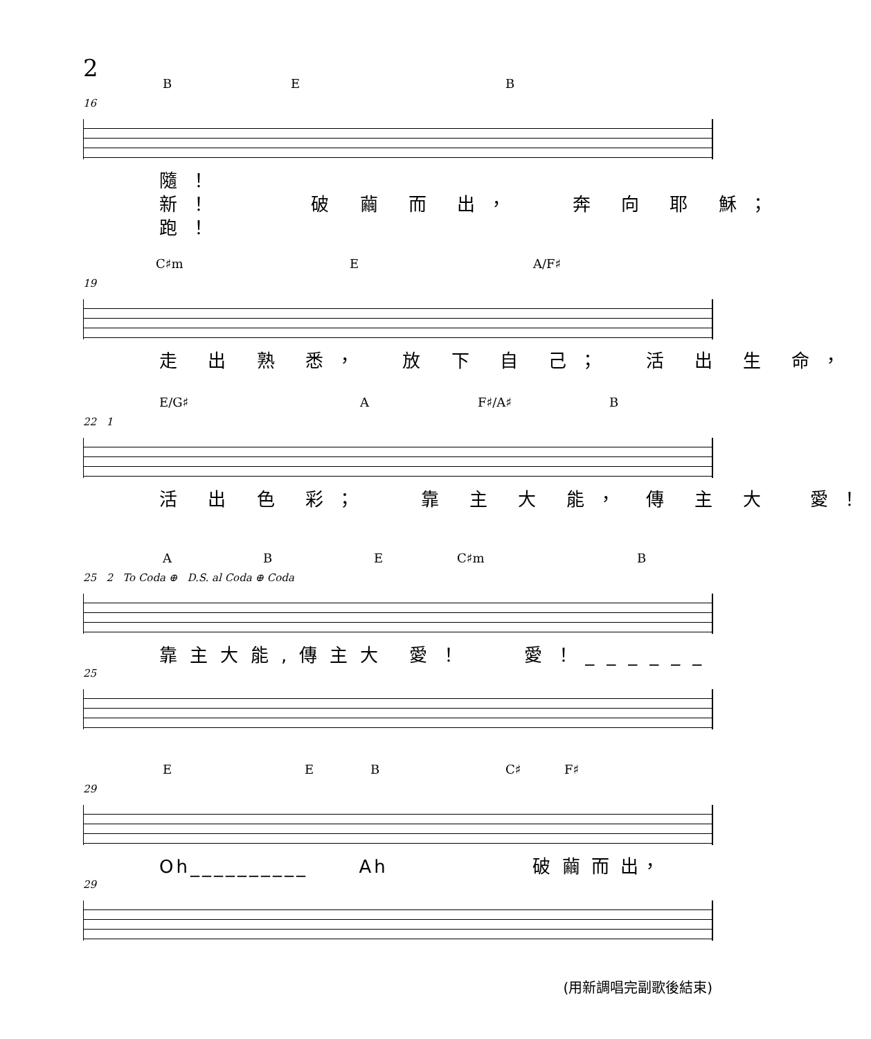2
B E B
16
隨！ 新！ 破 繭 而 出， 奔 向 耶 穌； 跑！
C♯m E A/F♯
19
走 出 熟 悉， 放 下 自 己； 活 出 生 命，
E/G♯ A F♯/A♯ B
22 1
活 出 色 彩； 靠 主 大 能， 傳 主 大 愛！
A B E C♯m B
25 2 To Coda ⊕ D.S. al Coda ⊕ Coda
靠主大能,傳主大 愛！ 愛！______
25
E E B C♯ F♯
29
Oh__________ Ah 破 繭 而 出，
29
(用新調唱完副歌後結束)